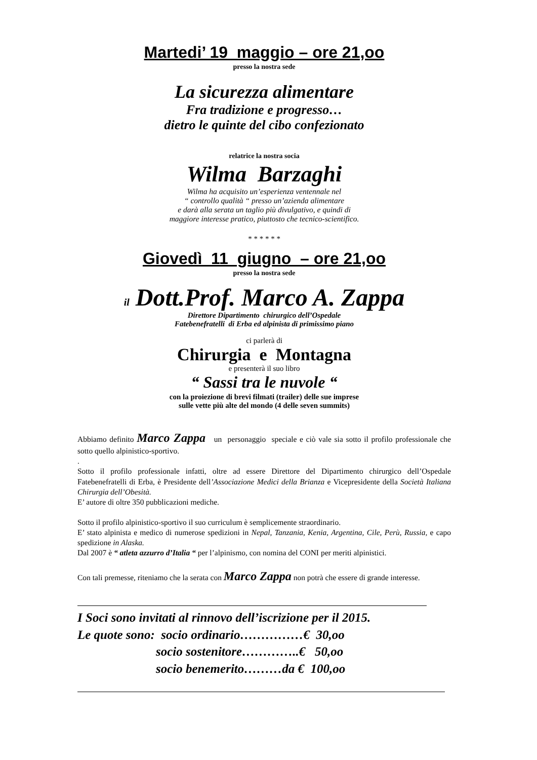Martedi’ 19 maggio – ore 21,oo
presso la nostra sede
La sicurezza alimentare
Fra tradizione e progresso…
dietro le quinte del cibo confezionato
relatrice la nostra socia
Wilma Barzaghi
Wilma ha acquisito un’esperienza ventennale nel
“ controllo qualità “ presso un’azienda alimentare
e darà alla serata un taglio più divulgativo, e quindi di
maggiore interesse pratico, piuttosto che tecnico-scientifico.
* * * * * *
Giovedì 11 giugno – ore 21,oo
presso la nostra sede
il Dott.Prof. Marco A. Zappa
Direttore Dipartimento chirurgico dell’Ospedale
Fatebenefratelli di Erba ed alpinista di primissimo piano
ci parlerà di
Chirurgia e Montagna
e presenterà il suo libro
“ Sassi tra le nuvole “
con la proiezione di brevi filmati (trailer) delle sue imprese
sulle vette più alte del mondo (4 delle seven summits)
Abbiamo definito Marco Zappa un personaggio speciale e ciò vale sia sotto il profilo professionale che sotto quello alpinistico-sportivo.
.
Sotto il profilo professionale infatti, oltre ad essere Direttore del Dipartimento chirurgico dell’Ospedale Fatebenefratelli di Erba, è Presidente dell’Associazione Medici della Brianza e Vicepresidente della Società Italiana Chirurgia dell’Obesità.
E’ autore di oltre 350 pubblicazioni mediche.
Sotto il profilo alpinistico-sportivo il suo curriculum è semplicemente straordinario.
E’ stato alpinista e medico di numerose spedizioni in Nepal, Tanzania, Kenia, Argentina, Cile, Perù, Russia, e capo spedizione in Alaska.
Dal 2007 è “ atleta azzurro d’Italia “ per l’alpinismo, con nomina del CONI per meriti alpinistici.
Con tali premesse, riteniamo che la serata con Marco Zappa non potrà che essere di grande interesse.
I Soci sono invitati al rinnovo dell’iscrizione per il 2015.
Le quote sono: socio ordinario……………€ 30,oo
socio sostenitore…………..€ 50,oo
socio benemerito………da € 100,oo